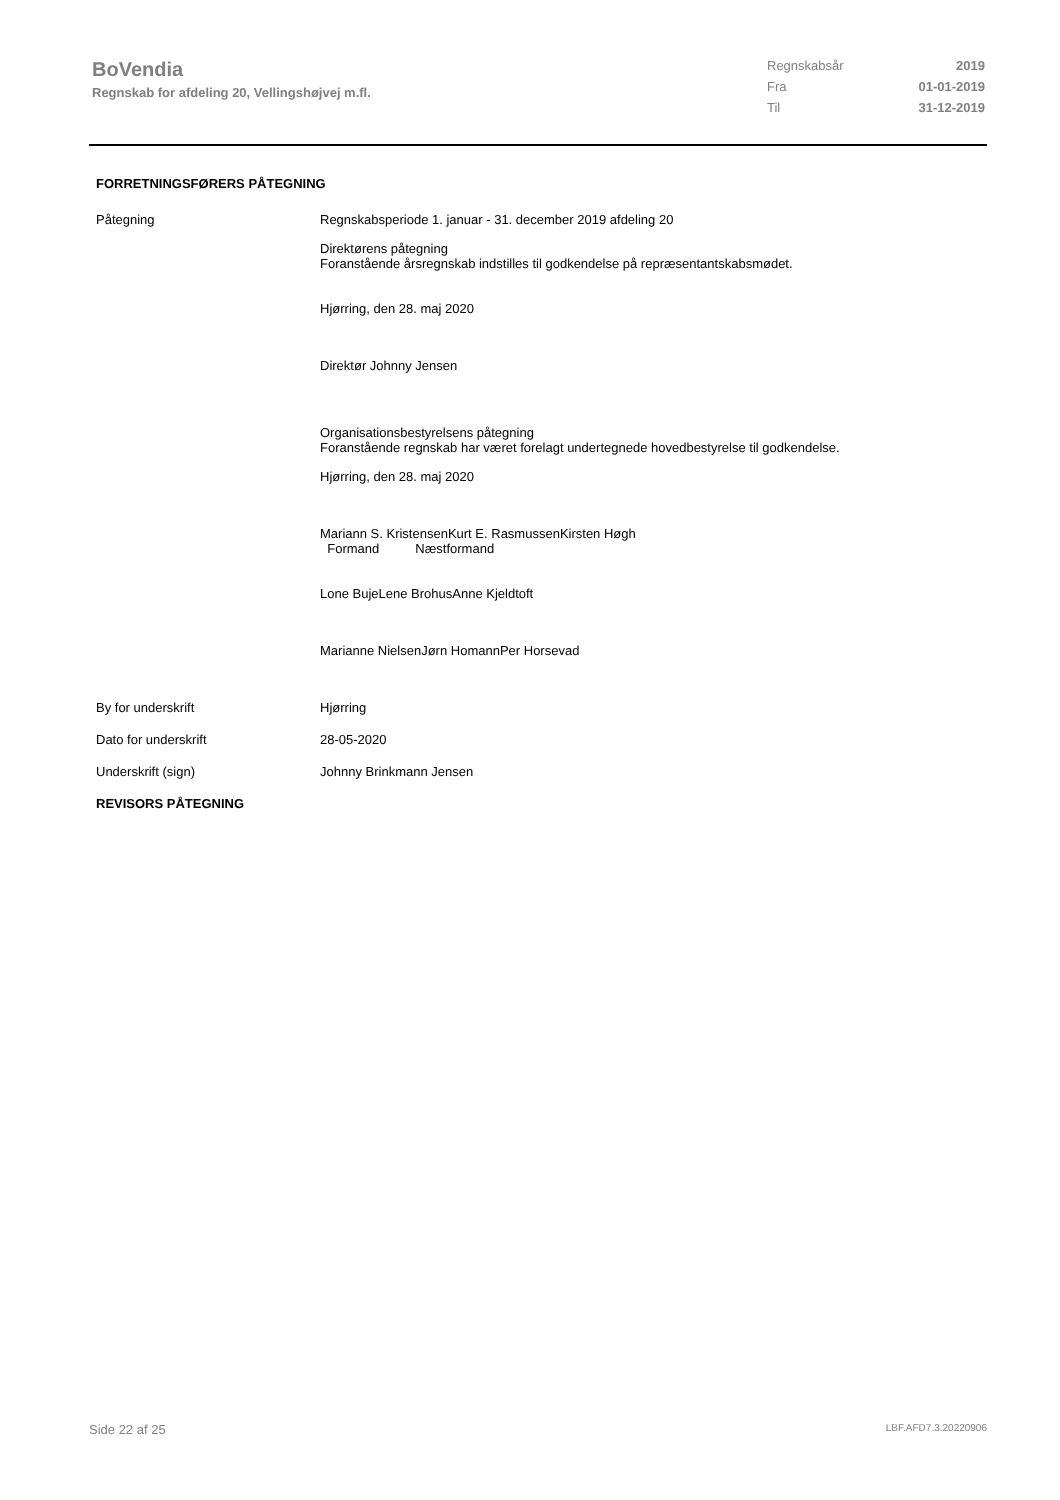BoVendia
Regnskab for afdeling 20, Vellingshøjvej m.fl.
Regnskabsår 2019
Fra 01-01-2019
Til 31-12-2019
FORRETNINGSFØRERS PÅTEGNING
Påtegning Regnskabsperiode 1. januar - 31. december 2019 afdeling 20
Direktørens påtegning
Foranstående årsregnskab indstilles til godkendelse på repræsentantskabsmødet.
Hjørring, den 28. maj 2020
Direktør Johnny Jensen
Organisationsbestyrelsens påtegning
Foranstående regnskab har været forelagt undertegnede hovedbestyrelse til godkendelse.
Hjørring, den 28. maj 2020
Mariann S. KristensenKurt E. RasmussenKirsten Høgh
Formand Næstformand
Lone BujeLene BrohusAnne Kjeldtoft
Marianne NielsenJørn HomannPer Horsevad
By for underskrift Hjørring
Dato for underskrift 28-05-2020
Underskrift (sign) Johnny Brinkmann Jensen
REVISORS PÅTEGNING
Side 22 af 25 LBF.AFD7.3.20220906